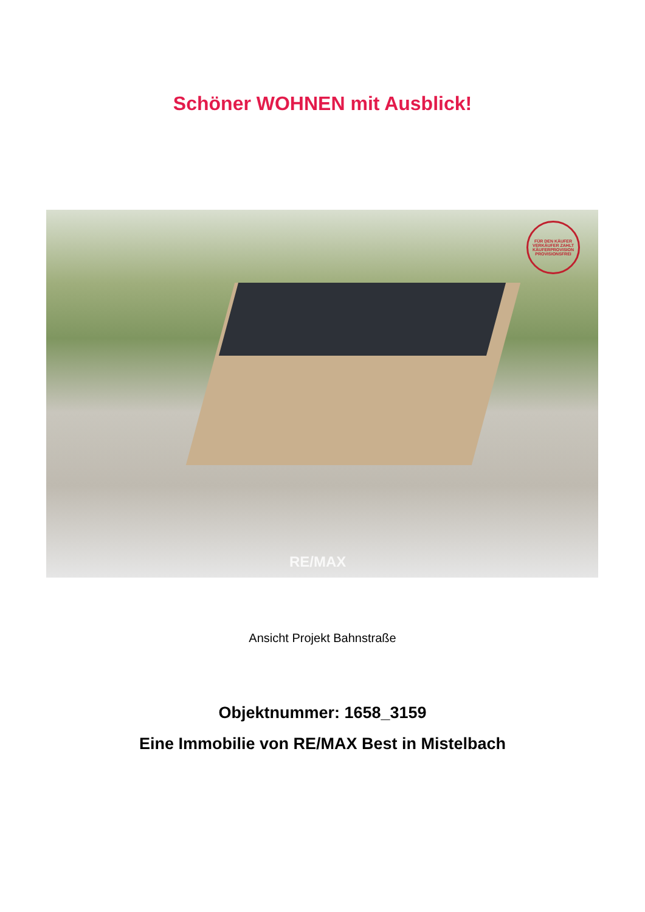Schöner WOHNEN mit Ausblick!
FÜR DEN KÄUFER VERKÄUFER ZAHLT KÄUFERPROVISION PROVISIONSFREI
RE/MAX
Ansicht Projekt Bahnstraße
Objektnummer: 1658_3159
Eine Immobilie von RE/MAX Best in Mistelbach